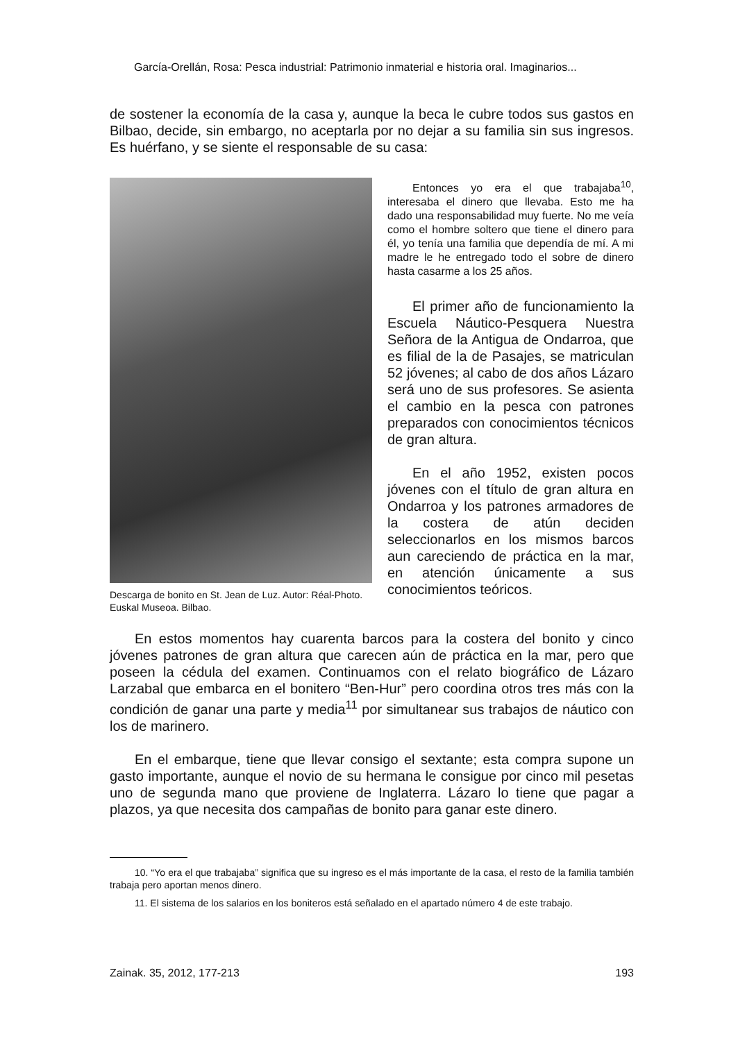García-Orellán, Rosa: Pesca industrial: Patrimonio inmaterial e historia oral. Imaginarios...
de sostener la economía de la casa y, aunque la beca le cubre todos sus gastos en Bilbao, decide, sin embargo, no aceptarla por no dejar a su familia sin sus ingresos. Es huérfano, y se siente el responsable de su casa:
Descarga de bonito en St. Jean de Luz. Autor: Réal-Photo. Euskal Museoa. Bilbao.
Entonces yo era el que trabajaba<sup>10</sup>, interesaba el dinero que llevaba. Esto me ha dado una responsabilidad muy fuerte. No me veía como el hombre soltero que tiene el dinero para él, yo tenía una familia que dependía de mí. A mi madre le he entregado todo el sobre de dinero hasta casarme a los 25 años.
El primer año de funcionamiento la Escuela Náutico-Pesquera Nuestra Señora de la Antigua de Ondarroa, que es filial de la de Pasajes, se matriculan 52 jóvenes; al cabo de dos años Lázaro será uno de sus profesores. Se asienta el cambio en la pesca con patrones preparados con conocimientos técnicos de gran altura.
En el año 1952, existen pocos jóvenes con el título de gran altura en Ondarroa y los patrones armadores de la costera de atún deciden seleccionarlos en los mismos barcos aun careciendo de práctica en la mar, en atención únicamente a sus conocimientos teóricos.
En estos momentos hay cuarenta barcos para la costera del bonito y cinco jóvenes patrones de gran altura que carecen aún de práctica en la mar, pero que poseen la cédula del examen. Continuamos con el relato biográfico de Lázaro Larzabal que embarca en el bonitero “Ben-Hur” pero coordina otros tres más con la condición de ganar una parte y media<sup>11</sup> por simultanear sus trabajos de náutico con los de marinero.
En el embarque, tiene que llevar consigo el sextante; esta compra supone un gasto importante, aunque el novio de su hermana le consigue por cinco mil pesetas uno de segunda mano que proviene de Inglaterra. Lázaro lo tiene que pagar a plazos, ya que necesita dos campañas de bonito para ganar este dinero.
10. “Yo era el que trabajaba” significa que su ingreso es el más importante de la casa, el resto de la familia también trabaja pero aportan menos dinero.
11. El sistema de los salarios en los boniteros está señalado en el apartado número 4 de este trabajo.
Zainak. 35, 2012, 177-213 193